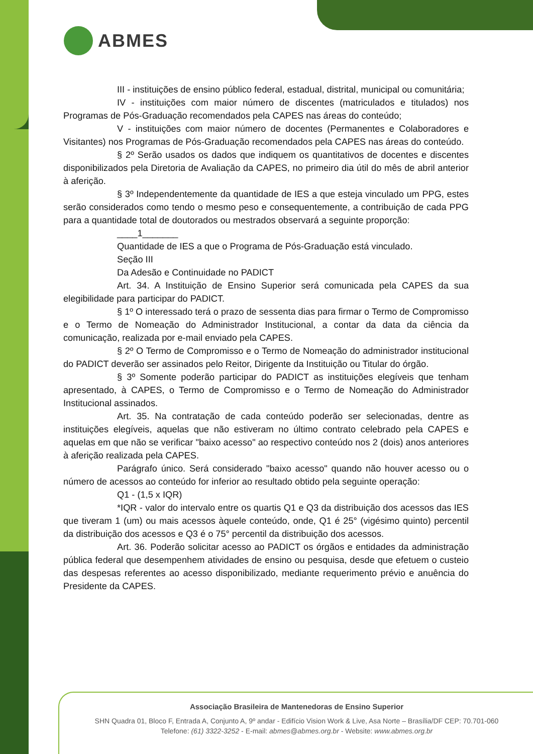ABMES
III - instituições de ensino público federal, estadual, distrital, municipal ou comunitária;
IV - instituições com maior número de discentes (matriculados e titulados) nos Programas de Pós-Graduação recomendados pela CAPES nas áreas do conteúdo;
V - instituições com maior número de docentes (Permanentes e Colaboradores e Visitantes) nos Programas de Pós-Graduação recomendados pela CAPES nas áreas do conteúdo.
§ 2º Serão usados os dados que indiquem os quantitativos de docentes e discentes disponibilizados pela Diretoria de Avaliação da CAPES, no primeiro dia útil do mês de abril anterior à aferição.
§ 3º Independentemente da quantidade de IES a que esteja vinculado um PPG, estes serão considerados como tendo o mesmo peso e consequentemente, a contribuição de cada PPG para a quantidade total de doutorados ou mestrados observará a seguinte proporção:
____1_______
Quantidade de IES a que o Programa de Pós-Graduação está vinculado.
Seção III
Da Adesão e Continuidade no PADICT
Art. 34. A Instituição de Ensino Superior será comunicada pela CAPES da sua elegibilidade para participar do PADICT.
§ 1º O interessado terá o prazo de sessenta dias para firmar o Termo de Compromisso e o Termo de Nomeação do Administrador Institucional, a contar da data da ciência da comunicação, realizada por e-mail enviado pela CAPES.
§ 2º O Termo de Compromisso e o Termo de Nomeação do administrador institucional do PADICT deverão ser assinados pelo Reitor, Dirigente da Instituição ou Titular do órgão.
§ 3º Somente poderão participar do PADICT as instituições elegíveis que tenham apresentado, à CAPES, o Termo de Compromisso e o Termo de Nomeação do Administrador Institucional assinados.
Art. 35. Na contratação de cada conteúdo poderão ser selecionadas, dentre as instituições elegíveis, aquelas que não estiveram no último contrato celebrado pela CAPES e aquelas em que não se verificar "baixo acesso" ao respectivo conteúdo nos 2 (dois) anos anteriores à aferição realizada pela CAPES.
Parágrafo único. Será considerado "baixo acesso" quando não houver acesso ou o número de acessos ao conteúdo for inferior ao resultado obtido pela seguinte operação:
Q1 - (1,5 x IQR)
*IQR - valor do intervalo entre os quartis Q1 e Q3 da distribuição dos acessos das IES que tiveram 1 (um) ou mais acessos àquele conteúdo, onde, Q1 é 25° (vigésimo quinto) percentil da distribuição dos acessos e Q3 é o 75° percentil da distribuição dos acessos.
Art. 36. Poderão solicitar acesso ao PADICT os órgãos e entidades da administração pública federal que desempenhem atividades de ensino ou pesquisa, desde que efetuem o custeio das despesas referentes ao acesso disponibilizado, mediante requerimento prévio e anuência do Presidente da CAPES.
Associação Brasileira de Mantenedoras de Ensino Superior
SHN Quadra 01, Bloco F, Entrada A, Conjunto A, 9º andar - Edifício Vision Work & Live, Asa Norte – Brasília/DF CEP: 70.701-060
Telefone: (61) 3322-3252 - E-mail: abmes@abmes.org.br - Website: www.abmes.org.br